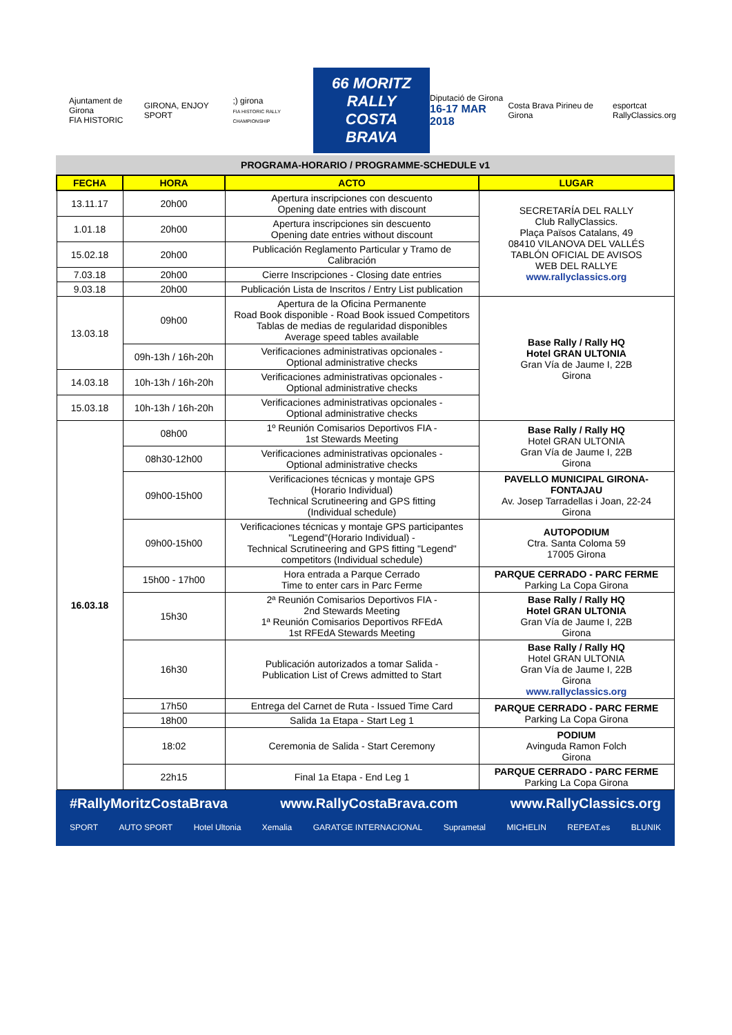Ajuntament de Girona
FIA HISTORIC
GIRONA, ENJOY SPORT
;) girona
FIA HISTORIC RALLY CHAMPIONSHIP
66 MORITZ
RALLY COSTA BRAVA
Diputació de Girona
16-17 MAR 2018
Costa Brava Pirineu de Girona
esportcat
RallyClassics.org
PROGRAMA-HORARIO / PROGRAMME-SCHEDULE v1
| FECHA | HORA | ACTO | LUGAR |
| --- | --- | --- | --- |
| 13.11.17 | 20h00 | Apertura inscripciones con descuento Opening date entries with discount | SECRETARÍA DEL RALLY Club RallyClassics. Plaça Països Catalans, 49 08410 VILANOVA DEL VALLÉS TABLÓN OFICIAL DE AVISOS WEB DEL RALLYE www.rallyclassics.org |
| 1.01.18 | 20h00 | Apertura inscripciones sin descuento Opening date entries without discount | |
| 15.02.18 | 20h00 | Publicación Reglamento Particular y Tramo de Calibración | |
| 7.03.18 | 20h00 | Cierre Inscripciones - Closing date entries | |
| 9.03.18 | 20h00 | Publicación Lista de Inscritos / Entry List publication | |
| 13.03.18 | 09h00 | Apertura de la Oficina Permanente Road Book disponible - Road Book issued Competitors Tablas de medias de regularidad disponibles Average speed tables available | Base Rally / Rally HQ Hotel GRAN ULTONIA Gran Vía de Jaume I, 22B Girona |
| | 09h-13h / 16h-20h | Verificaciones administrativas opcionales - Optional administrative checks | |
| 14.03.18 | 10h-13h / 16h-20h | Verificaciones administrativas opcionales - Optional administrative checks | |
| 15.03.18 | 10h-13h / 16h-20h | Verificaciones administrativas opcionales - Optional administrative checks | |
| 16.03.18 | 08h00 | 1º Reunión Comisarios Deportivos FIA - 1st Stewards Meeting | Base Rally / Rally HQ Hotel GRAN ULTONIA Gran Vía de Jaume I, 22B Girona |
| | 08h30-12h00 | Verificaciones administrativas opcionales - Optional administrative checks | |
| | 09h00-15h00 | Verificaciones técnicas y montaje GPS (Horario Individual) Technical Scrutineering and GPS fitting (Individual schedule) | PAVELLO MUNICIPAL GIRONA- FONTAJAU Av. Josep Tarradellas i Joan, 22-24 Girona |
| | 09h00-15h00 | Verificaciones técnicas y montaje GPS participantes "Legend"(Horario Individual) - Technical Scrutineering and GPS fitting "Legend" competitors (Individual schedule) | AUTOPODIUM Ctra. Santa Coloma 59 17005 Girona |
| | 15h00 - 17h00 | Hora entrada a Parque Cerrado Time to enter cars in Parc Ferme | PARQUE CERRADO - PARC FERME Parking La Copa Girona |
| | 15h30 | 2ª Reunión Comisarios Deportivos FIA - 2nd Stewards Meeting 1ª Reunión Comisarios Deportivos RFEdA 1st RFEdA Stewards Meeting | Base Rally / Rally HQ Hotel GRAN ULTONIA Gran Vía de Jaume I, 22B Girona |
| | 16h30 | Publicación autorizados a tomar Salida - Publication List of Crews admitted to Start | Base Rally / Rally HQ Hotel GRAN ULTONIA Gran Vía de Jaume I, 22B Girona www.rallyclassics.org |
| | 17h50 | Entrega del Carnet de Ruta - Issued Time Card | PARQUE CERRADO - PARC FERME Parking La Copa Girona |
| | 18h00 | Salida 1a Etapa - Start Leg 1 | |
| | 18:02 | Ceremonia de Salida - Start Ceremony | PODIUM Avinguda Ramon Folch Girona |
| | 22h15 | Final 1a Etapa - End Leg 1 | PARQUE CERRADO - PARC FERME Parking La Copa Girona |
#RallyMoritzCostaBrava www.RallyCostaBrava.com www.RallyClassics.org
SPORT AUTO SPORT Hotel Ultonia Xemalia GARATGE INTERNACIONAL Suprametal MICHELIN REPEAT.es BLUNIK